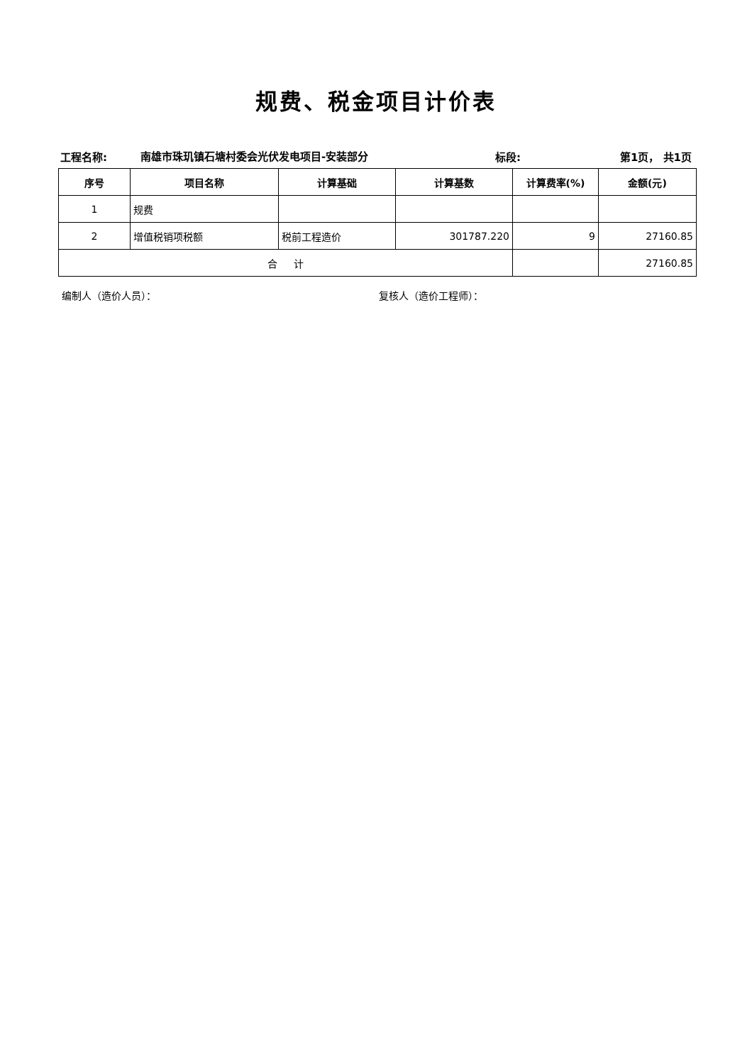规费、税金项目计价表
工程名称:
南雄市珠玑镇石塘村委会光伏发电项目-安装部分
标段:
第1页， 共1页
| 序号 | 项目名称 | 计算基础 | 计算基数 | 计算费率(%) | 金额(元) |
| --- | --- | --- | --- | --- | --- |
| 1 | 规费 | | | | |
| 2 | 增值税销项税额 | 税前工程造价 | 301787.220 | 9 | 27160.85 |
| 合 计 | | | | | 27160.85 |
编制人（造价人员）： 复核人（造价工程师）：